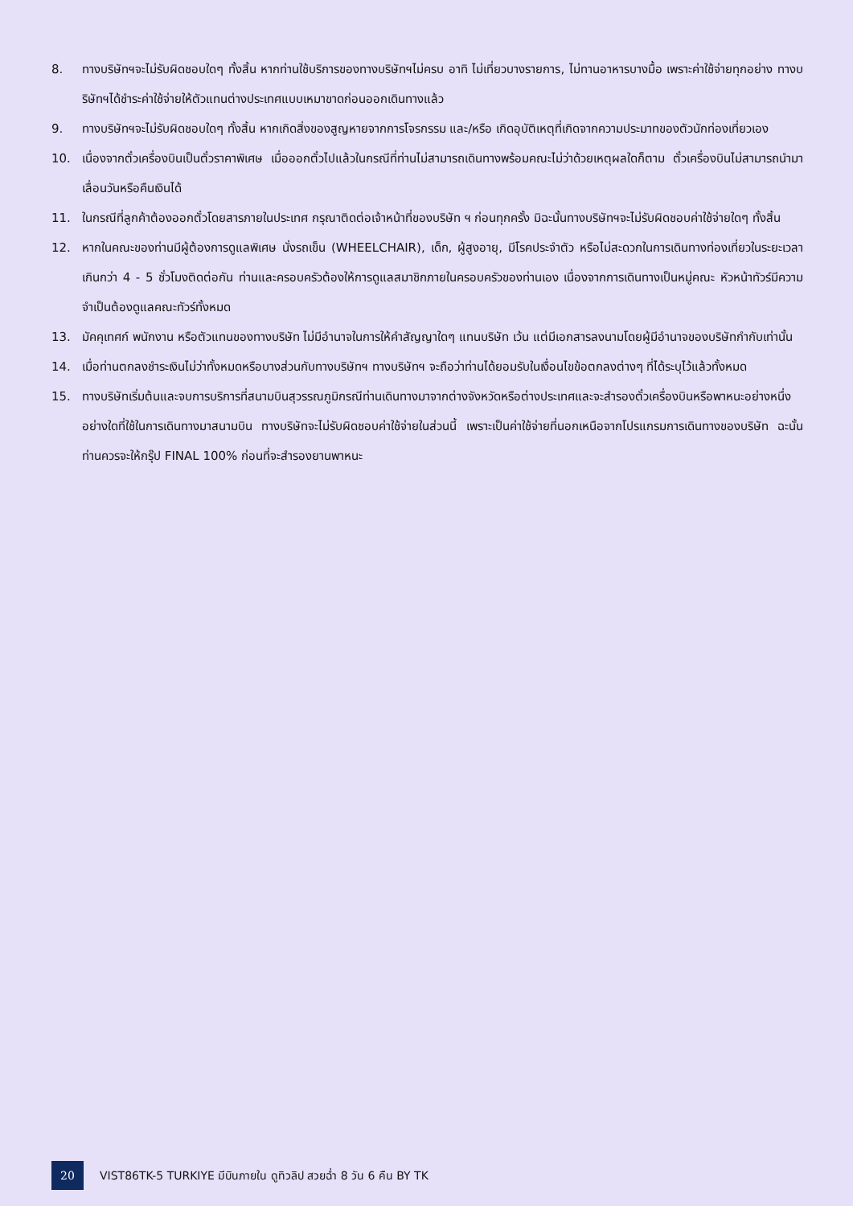8. ทางบริษัทฯจะไม่รับผิดชอบใดๆ ทั้งสิ้น หากท่านใช้บริการของทางบริษัทฯไม่ครบ อาทิ ไม่เที่ยวบางรายการ, ไม่ทานอาหารบางมื้อ เพราะค่าใช้จ่ายทุกอย่าง ทางบริษัทฯได้ชำระค่าใช้จ่ายให้ตัวแทนต่างประเทศแบบเหมาขาดก่อนออกเดินทางแล้ว
9. ทางบริษัทฯจะไม่รับผิดชอบใดๆ ทั้งสิ้น หากเกิดสิ่งของสูญหายจากการโจรกรรม และ/หรือ เกิดอุบัติเหตุที่เกิดจากความประมาทของตัวนักท่องเที่ยวเอง
10. เนื่องจากตั๋วเครื่องบินเป็นตั๋วราคาพิเศษ เมื่อออกตั๋วไปแล้วในกรณีที่ท่านไม่สามารถเดินทางพร้อมคณะไม่ว่าด้วยเหตุผลใดก็ตาม ตั๋วเครื่องบินไม่สามารถนำมาเลื่อนวันหรือคืนเงินได้
11. ในกรณีที่ลูกค้าต้องออกตั๋วโดยสารภายในประเทศ กรุณาติดต่อเจ้าหน้าที่ของบริษัท ฯ ก่อนทุกครั้ง มิฉะนั้นทางบริษัทฯจะไม่รับผิดชอบค่าใช้จ่ายใดๆ ทั้งสิ้น
12. หากในคณะของท่านมีผู้ต้องการดูแลพิเศษ นั่งรถเข็น (WHEELCHAIR), เด็ก, ผู้สูงอายุ, มีโรคประจำตัว หรือไม่สะดวกในการเดินทางท่องเที่ยวในระยะเวลาเกินกว่า 4 - 5 ชั่วโมงติดต่อกัน ท่านและครอบครัวต้องให้การดูแลสมาชิกภายในครอบครัวของท่านเอง เนื่องจากการเดินทางเป็นหมู่คณะ หัวหน้าทัวร์มีความจำเป็นต้องดูแลคณะทัวร์ทั้งหมด
13. มัคคุเทศก์ พนักงาน หรือตัวแทนของทางบริษัท ไม่มีอำนาจในการให้คำสัญญาใดๆ แทนบริษัท เว้น แต่มีเอกสารลงนามโดยผู้มีอำนาจของบริษัทกำกับเท่านั้น
14. เมื่อท่านตกลงชำระเงินไม่ว่าทั้งหมดหรือบางส่วนกับทางบริษัทฯ ทางบริษัทฯ จะถือว่าท่านได้ยอมรับในเงื่อนไขข้อตกลงต่างๆ ที่ได้ระบุไว้แล้วทั้งหมด
15. ทางบริษัทเริ่มต้นและจบการบริการที่สนามบินสุวรรณภูมิกรณีท่านเดินทางมาจากต่างจังหวัดหรือต่างประเทศและจะสำรองตั๋วเครื่องบินหรือพาหนะอย่างหนึ่งอย่างใดที่ใช้ในการเดินทางมาสนามบิน ทางบริษัทจะไม่รับผิดชอบค่าใช้จ่ายในส่วนนี้ เพราะเป็นค่าใช้จ่ายที่นอกเหนือจากโปรแกรมการเดินทางของบริษัท ฉะนั้นท่านควรจะให้กรุ๊ป FINAL 100% ก่อนที่จะสำรองยานพาหนะ
20 VIST86TK-5 TURKIYE มีบินภายใน ดูทิวลิป สวยฉ่ำ 8 วัน 6 คืน BY TK